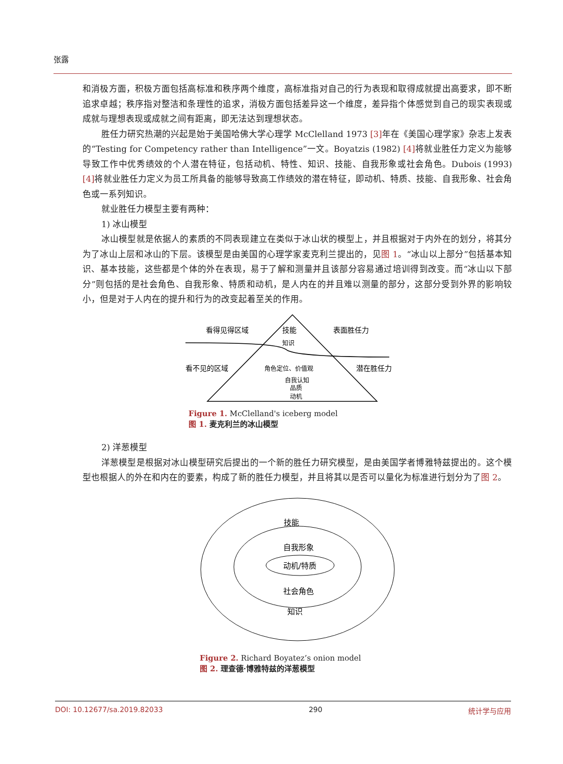张露
和消极方面，积极方面包括高标准和秩序两个维度，高标准指对自己的行为表现和取得成就提出高要求，即不断追求卓越；秩序指对整洁和条理性的追求，消极方面包括差异这一个维度，差异指个体感觉到自己的现实表现或成就与理想表现或成就之间有距离，即无法达到理想状态。
胜任力研究热潮的兴起是始于美国哈佛大学心理学 McClelland 1973 [3] 年在《美国心理学家》杂志上发表的“Testing for Competency rather than Intelligence”一文。Boyatzis (1982) [4] 将就业胜任力定义为能够导致工作中优秀绩效的个人潜在特征，包括动机、特性、知识、技能、自我形象或社会角色。Dubois (1993) [4] 将就业胜任力定义为员工所具备的能够导致高工作绩效的潜在特征，即动机、特质、技能、自我形象、社会角色或一系列知识。
就业胜任力模型主要有两种：
1) 冰山模型
冰山模型就是依据人的素质的不同表现建立在类似于冰山状的模型上，并且根据对于内外在的划分，将其分为了冰山上层和冰山的下层。该模型是由美国的心理学家麦克利兰提出的，见图 1。“冰山以上部分”包括基本知识、基本技能，这些都是个体的外在表现，易于了解和测量并且该部分容易通过培训得到改变。而“冰山以下部分”则包括的是社会角色、自我形象、特质和动机，是人内在的并且难以测量的部分，这部分受到外界的影响较小，但是对于人内在的提升和行为的改变起着至关的作用。
看得见得区域
技能
知识
表面胜任力
看不见的区域
角色定位、价值观
潜在胜任力
自我认知
品质
动机
Figure 1. McClelland's iceberg model
图 1. 麦克利兰的冰山模型
2) 洋葱模型
洋葱模型是根据对冰山模型研究后提出的一个新的胜任力研究模型，是由美国学者博雅特兹提出的。这个模型也根据人的外在和内在的要素，构成了新的胜任力模型，并且将其以是否可以量化为标准进行划分为了图 2。
技能
自我形象
动机/特质
社会角色
知识
Figure 2. Richard Boyatez’s onion model
图 2. 理查德·博雅特兹的洋葱模型
DOI: 10.12677/sa.2019.82033 290 统计学与应用